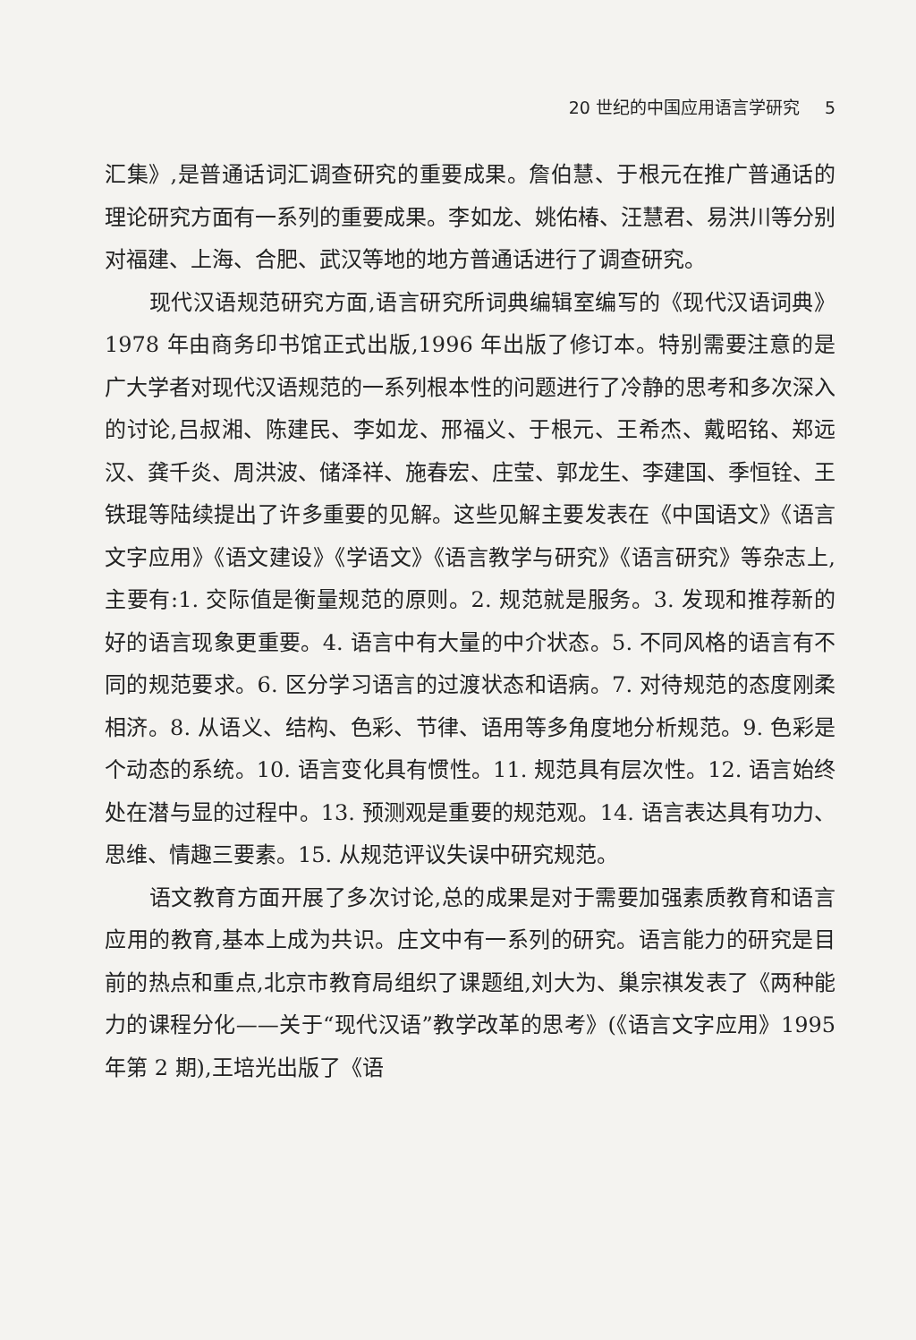20 世纪的中国应用语言学研究 5
汇集》,是普通话词汇调查研究的重要成果。詹伯慧、于根元在推广普通话的理论研究方面有一系列的重要成果。李如龙、姚佑椿、汪慧君、易洪川等分别对福建、上海、合肥、武汉等地的地方普通话进行了调查研究。
现代汉语规范研究方面,语言研究所词典编辑室编写的《现代汉语词典》1978 年由商务印书馆正式出版,1996 年出版了修订本。特别需要注意的是广大学者对现代汉语规范的一系列根本性的问题进行了冷静的思考和多次深入的讨论,吕叔湘、陈建民、李如龙、邢福义、于根元、王希杰、戴昭铭、郑远汉、龚千炎、周洪波、储泽祥、施春宏、庄莹、郭龙生、李建国、季恒铨、王铁琨等陆续提出了许多重要的见解。这些见解主要发表在《中国语文》《语言文字应用》《语文建设》《学语文》《语言教学与研究》《语言研究》等杂志上,主要有:1. 交际值是衡量规范的原则。2. 规范就是服务。3. 发现和推荐新的好的语言现象更重要。4. 语言中有大量的中介状态。5. 不同风格的语言有不同的规范要求。6. 区分学习语言的过渡状态和语病。7. 对待规范的态度刚柔相济。8. 从语义、结构、色彩、节律、语用等多角度地分析规范。9. 色彩是个动态的系统。10. 语言变化具有惯性。11. 规范具有层次性。12. 语言始终处在潜与显的过程中。13. 预测观是重要的规范观。14. 语言表达具有功力、思维、情趣三要素。15. 从规范评议失误中研究规范。
语文教育方面开展了多次讨论,总的成果是对于需要加强素质教育和语言应用的教育,基本上成为共识。庄文中有一系列的研究。语言能力的研究是目前的热点和重点,北京市教育局组织了课题组,刘大为、巢宗祺发表了《两种能力的课程分化——关于“现代汉语”教学改革的思考》(《语言文字应用》1995 年第 2 期),王培光出版了《语